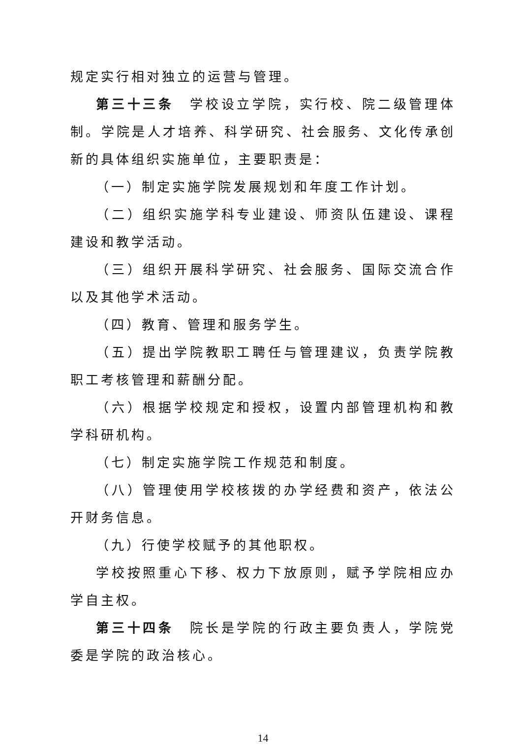规定实行相对独立的运营与管理。
第三十三条　学校设立学院，实行校、院二级管理体制。学院是人才培养、科学研究、社会服务、文化传承创新的具体组织实施单位，主要职责是：
（一）制定实施学院发展规划和年度工作计划。
（二）组织实施学科专业建设、师资队伍建设、课程建设和教学活动。
（三）组织开展科学研究、社会服务、国际交流合作以及其他学术活动。
（四）教育、管理和服务学生。
（五）提出学院教职工聘任与管理建议，负责学院教职工考核管理和薪酬分配。
（六）根据学校规定和授权，设置内部管理机构和教学科研机构。
（七）制定实施学院工作规范和制度。
（八）管理使用学校核拨的办学经费和资产，依法公开财务信息。
（九）行使学校赋予的其他职权。
学校按照重心下移、权力下放原则，赋予学院相应办学自主权。
第三十四条　院长是学院的行政主要负责人，学院党委是学院的政治核心。
14